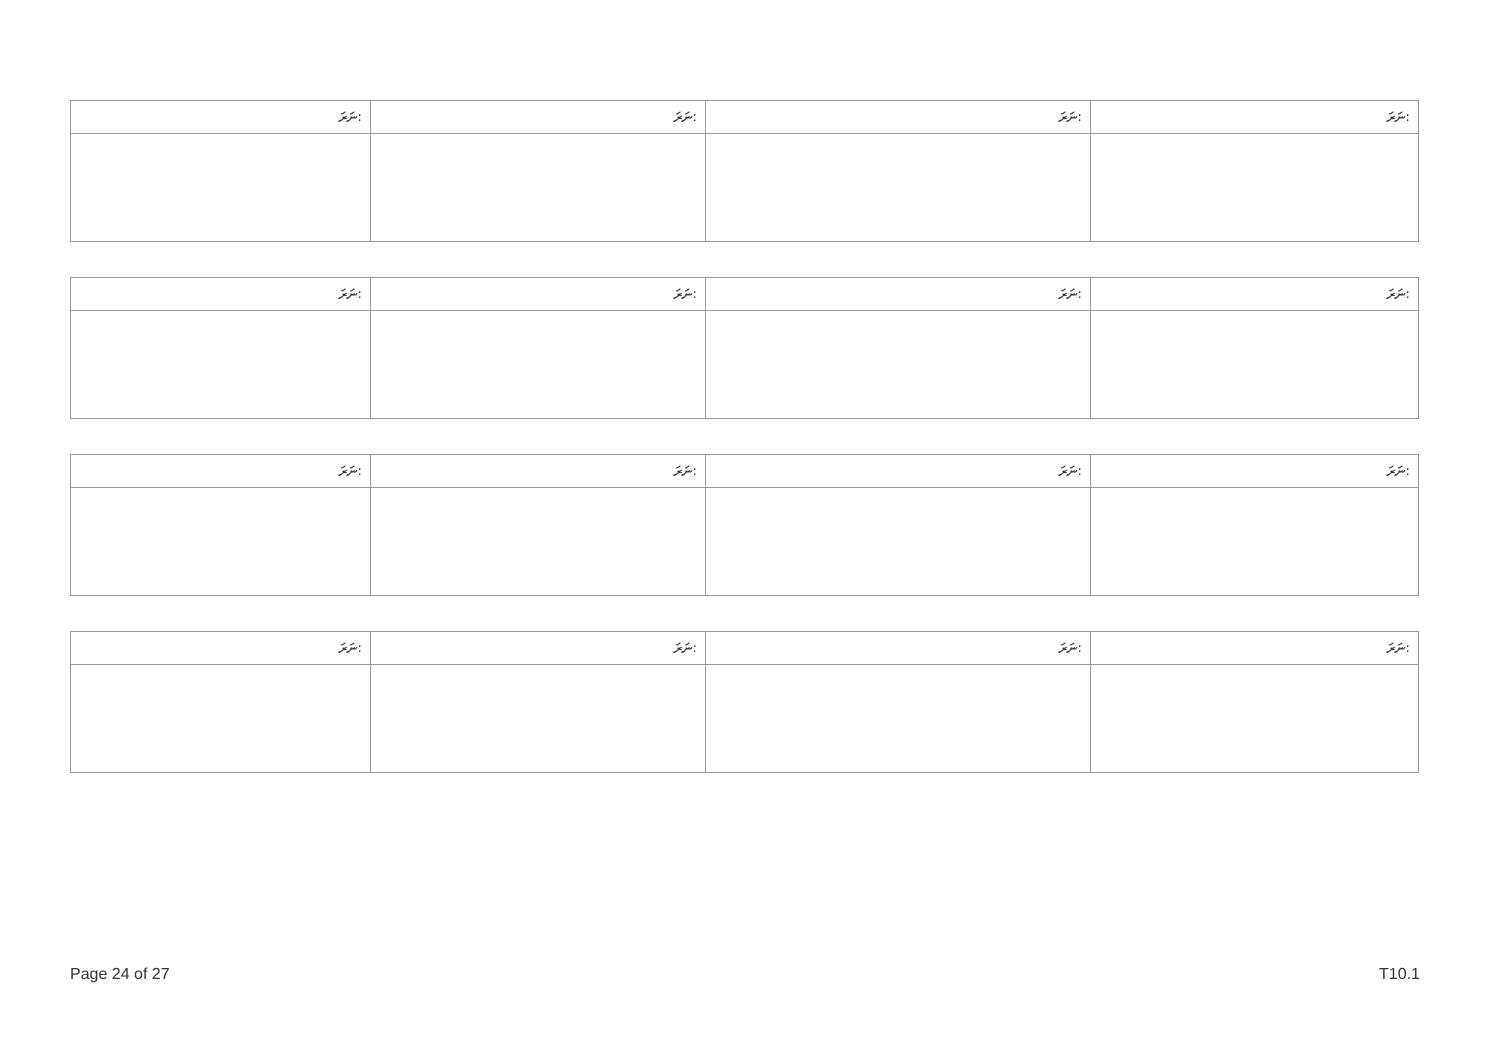| ނަރަ: | ނަރަ: | ނަރަ: | ނަރަ: |
| --- | --- | --- | --- |
| ނަރަ: | ނަރަ: | ނަރަ: | ނަރަ: |
| --- | --- | --- | --- |
| ނަރަ: | ނަރަ: | ނަރަ: | ނަރަ: |
| --- | --- | --- | --- |
| ނަރަ: | ނަރަ: | ނަރަ: | ނަރަ: |
| --- | --- | --- | --- |
Page 24 of 27 T10.1